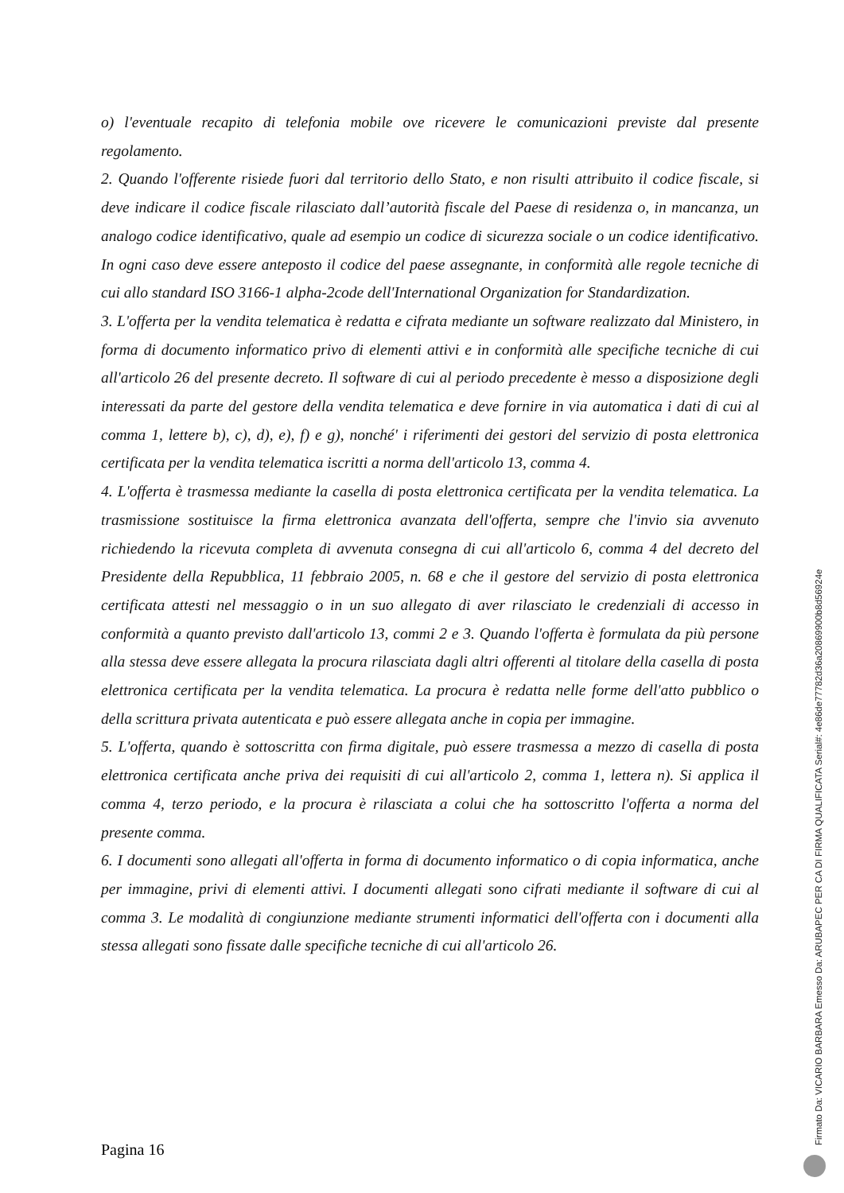o) l'eventuale recapito di telefonia mobile ove ricevere le comunicazioni previste dal presente regolamento.
2. Quando l'offerente risiede fuori dal territorio dello Stato, e non risulti attribuito il codice fiscale, si deve indicare il codice fiscale rilasciato dall’autorità fiscale del Paese di residenza o, in mancanza, un analogo codice identificativo, quale ad esempio un codice di sicurezza sociale o un codice identificativo. In ogni caso deve essere anteposto il codice del paese assegnante, in conformità alle regole tecniche di cui allo standard ISO 3166-1 alpha-2code dell'International Organization for Standardization.
3. L'offerta per la vendita telematica è redatta e cifrata mediante un software realizzato dal Ministero, in forma di documento informatico privo di elementi attivi e in conformità alle specifiche tecniche di cui all'articolo 26 del presente decreto. Il software di cui al periodo precedente è messo a disposizione degli interessati da parte del gestore della vendita telematica e deve fornire in via automatica i dati di cui al comma 1, lettere b), c), d), e), f) e g), nonché' i riferimenti dei gestori del servizio di posta elettronica certificata per la vendita telematica iscritti a norma dell'articolo 13, comma 4.
4. L'offerta è trasmessa mediante la casella di posta elettronica certificata per la vendita telematica. La trasmissione sostituisce la firma elettronica avanzata dell'offerta, sempre che l'invio sia avvenuto richiedendo la ricevuta completa di avvenuta consegna di cui all'articolo 6, comma 4 del decreto del Presidente della Repubblica, 11 febbraio 2005, n. 68 e che il gestore del servizio di posta elettronica certificata attesti nel messaggio o in un suo allegato di aver rilasciato le credenziali di accesso in conformità a quanto previsto dall'articolo 13, commi 2 e 3. Quando l'offerta è formulata da più persone alla stessa deve essere allegata la procura rilasciata dagli altri offerenti al titolare della casella di posta elettronica certificata per la vendita telematica. La procura è redatta nelle forme dell'atto pubblico o della scrittura privata autenticata e può essere allegata anche in copia per immagine.
5. L'offerta, quando è sottoscritta con firma digitale, può essere trasmessa a mezzo di casella di posta elettronica certificata anche priva dei requisiti di cui all'articolo 2, comma 1, lettera n). Si applica il comma 4, terzo periodo, e la procura è rilasciata a colui che ha sottoscritto l'offerta a norma del presente comma.
6. I documenti sono allegati all'offerta in forma di documento informatico o di copia informatica, anche per immagine, privi di elementi attivi. I documenti allegati sono cifrati mediante il software di cui al comma 3. Le modalità di congiunzione mediante strumenti informatici dell'offerta con i documenti alla stessa allegati sono fissate dalle specifiche tecniche di cui all'articolo 26.
Pagina 16 Firmato Da: VICARIO BARBARA Emesso Da: ARUBAPEC PER CA DI FIRMA QUALIFICATA Serial#: 4e86de77782d36a20869900b8d56924e